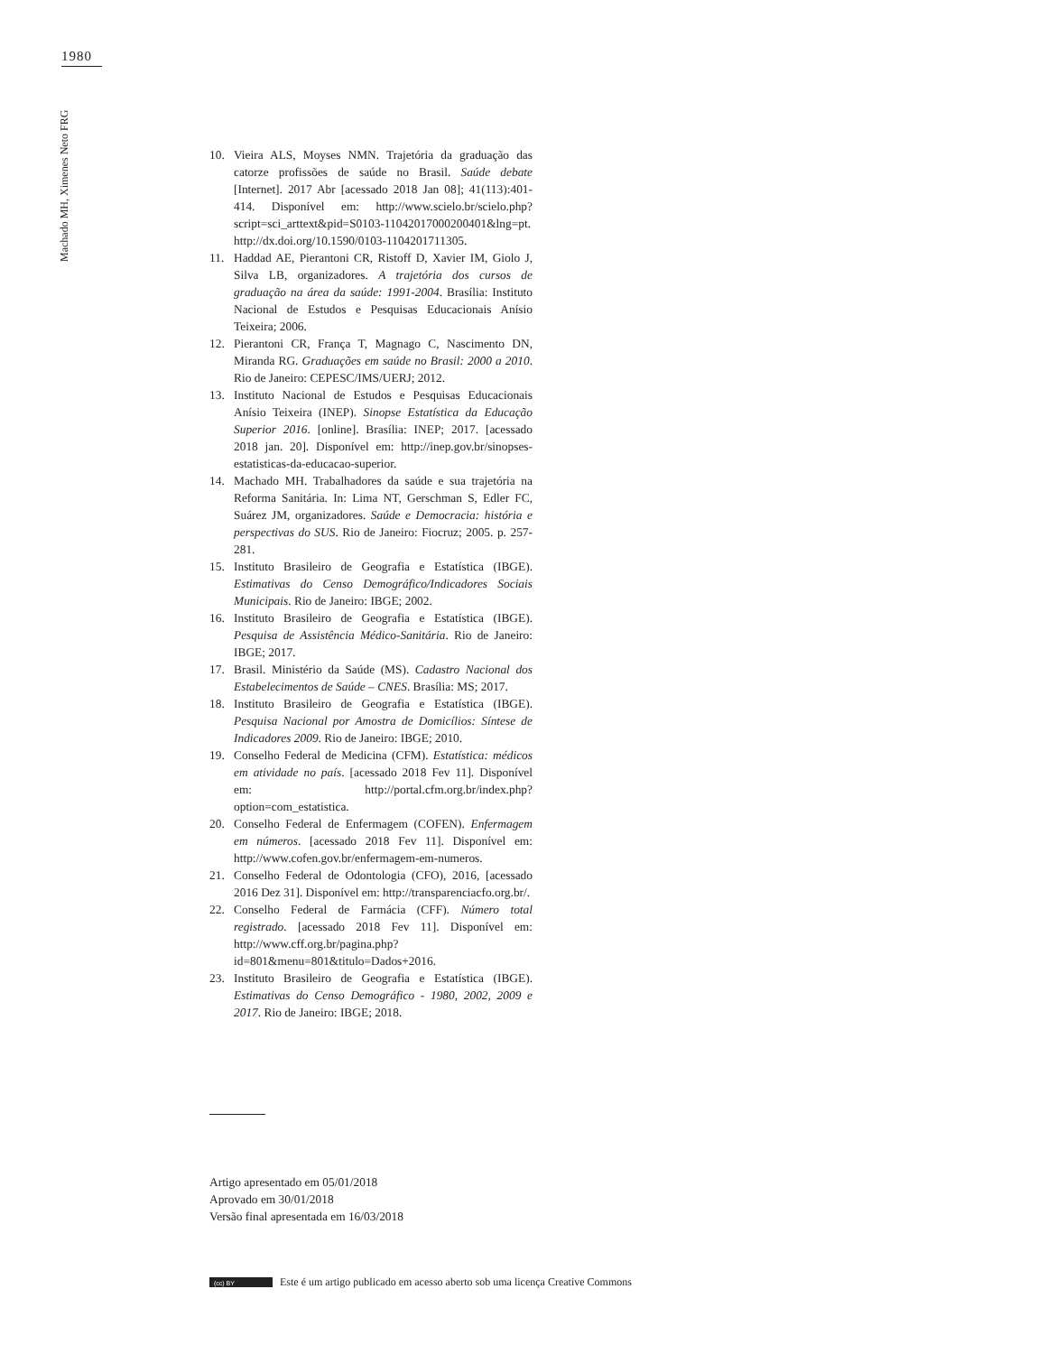1980
Machado MH, Ximenes Neto FRG
10. Vieira ALS, Moyses NMN. Trajetória da graduação das catorze profissões de saúde no Brasil. Saúde debate [Internet]. 2017 Abr [acessado 2018 Jan 08]; 41(113):401-414. Disponível em: http://www.scielo.br/scielo.php?script=sci_arttext&pid=S0103-11042017000200401&lng=pt. http://dx.doi.org/10.1590/0103-1104201711305.
11. Haddad AE, Pierantoni CR, Ristoff D, Xavier IM, Giolo J, Silva LB, organizadores. A trajetória dos cursos de graduação na área da saúde: 1991-2004. Brasília: Instituto Nacional de Estudos e Pesquisas Educacionais Anísio Teixeira; 2006.
12. Pierantoni CR, França T, Magnago C, Nascimento DN, Miranda RG. Graduações em saúde no Brasil: 2000 a 2010. Rio de Janeiro: CEPESC/IMS/UERJ; 2012.
13. Instituto Nacional de Estudos e Pesquisas Educacionais Anísio Teixeira (INEP). Sinopse Estatística da Educação Superior 2016. [online]. Brasília: INEP; 2017. [acessado 2018 jan. 20]. Disponível em: http://inep.gov.br/sinopses-estatisticas-da-educacao-superior.
14. Machado MH. Trabalhadores da saúde e sua trajetória na Reforma Sanitária. In: Lima NT, Gerschman S, Edler FC, Suárez JM, organizadores. Saúde e Democracia: história e perspectivas do SUS. Rio de Janeiro: Fiocruz; 2005. p. 257-281.
15. Instituto Brasileiro de Geografia e Estatística (IBGE). Estimativas do Censo Demográfico/Indicadores Sociais Municipais. Rio de Janeiro: IBGE; 2002.
16. Instituto Brasileiro de Geografia e Estatística (IBGE). Pesquisa de Assistência Médico-Sanitária. Rio de Janeiro: IBGE; 2017.
17. Brasil. Ministério da Saúde (MS). Cadastro Nacional dos Estabelecimentos de Saúde – CNES. Brasília: MS; 2017.
18. Instituto Brasileiro de Geografia e Estatística (IBGE). Pesquisa Nacional por Amostra de Domicílios: Síntese de Indicadores 2009. Rio de Janeiro: IBGE; 2010.
19. Conselho Federal de Medicina (CFM). Estatística: médicos em atividade no país. [acessado 2018 Fev 11]. Disponível em: http://portal.cfm.org.br/index.php?option=com_estatistica.
20. Conselho Federal de Enfermagem (COFEN). Enfermagem em números. [acessado 2018 Fev 11]. Disponível em: http://www.cofen.gov.br/enfermagem-em-numeros.
21. Conselho Federal de Odontologia (CFO), 2016, [acessado 2016 Dez 31]. Disponível em: http://transparenciacfo.org.br/.
22. Conselho Federal de Farmácia (CFF). Número total registrado. [acessado 2018 Fev 11]. Disponível em: http://www.cff.org.br/pagina.php?id=801&menu=801&titulo=Dados+2016.
23. Instituto Brasileiro de Geografia e Estatística (IBGE). Estimativas do Censo Demográfico - 1980, 2002, 2009 e 2017. Rio de Janeiro: IBGE; 2018.
Artigo apresentado em 05/01/2018
Aprovado em 30/01/2018
Versão final apresentada em 16/03/2018
(cc) BY Este é um artigo publicado em acesso aberto sob uma licença Creative Commons